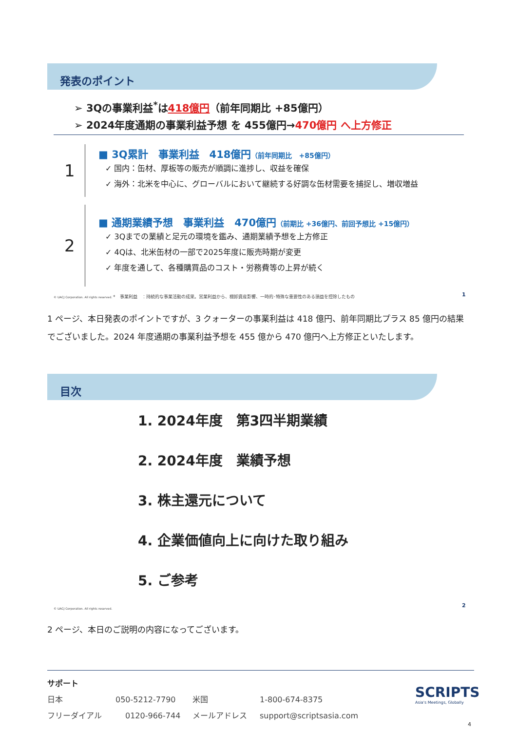発表のポイント
➢ 3Qの事業利益<sup>*</sup>は418億円（前年同期比 +85億円）
➢ 2024年度通期の事業利益予想 を 455億円→470億円 へ上方修正
1
2
■ 3Q累計　事業利益　418億円（前年同期比　+85億円）
✓ 国内：缶材、厚板等の販売が順調に進捗し、収益を確保
✓ 海外：北米を中心に、グローバルにおいて継続する好調な缶材需要を捕捉し、増収増益
■ 通期業績予想　事業利益　470億円（前期比 +36億円、前回予想比 +15億円）
✓ 3Qまでの業績と足元の環境を鑑み、通期業績予想を上方修正
✓ 4Qは、北米缶材の一部で2025年度に販売時期が変更
✓ 年度を通して、各種購買品のコスト・労務費等の上昇が続く
© UACJ Corporation. All rights reserved. *　事業利益　：持続的な事業活動の成果。営業利益から、棚卸資産影響、一時的･特殊な重要性のある損益を控除したもの
1
1 ページ、本日発表のポイントですが、3 クォーターの事業利益は 418 億円、前年同期比プラス 85 億円の結果でございました。2024 年度通期の事業利益予想を 455 億から 470 億円へ上方修正といたします。
目次
1. 2024年度　第3四半期業績
2. 2024年度　業績予想
3. 株主還元について
4. 企業価値向上に向けた取り組み
5. ご参考
© UACJ Corporation. All rights reserved.
2
2 ページ、本日のご説明の内容になってございます。
サポート
日本 050-5212-7790 米国 1-800-674-8375
フリーダイアル 0120-966-744 メールアドレス support@scriptsasia.com
SCRIPTS
Asia's Meetings, Globally
4